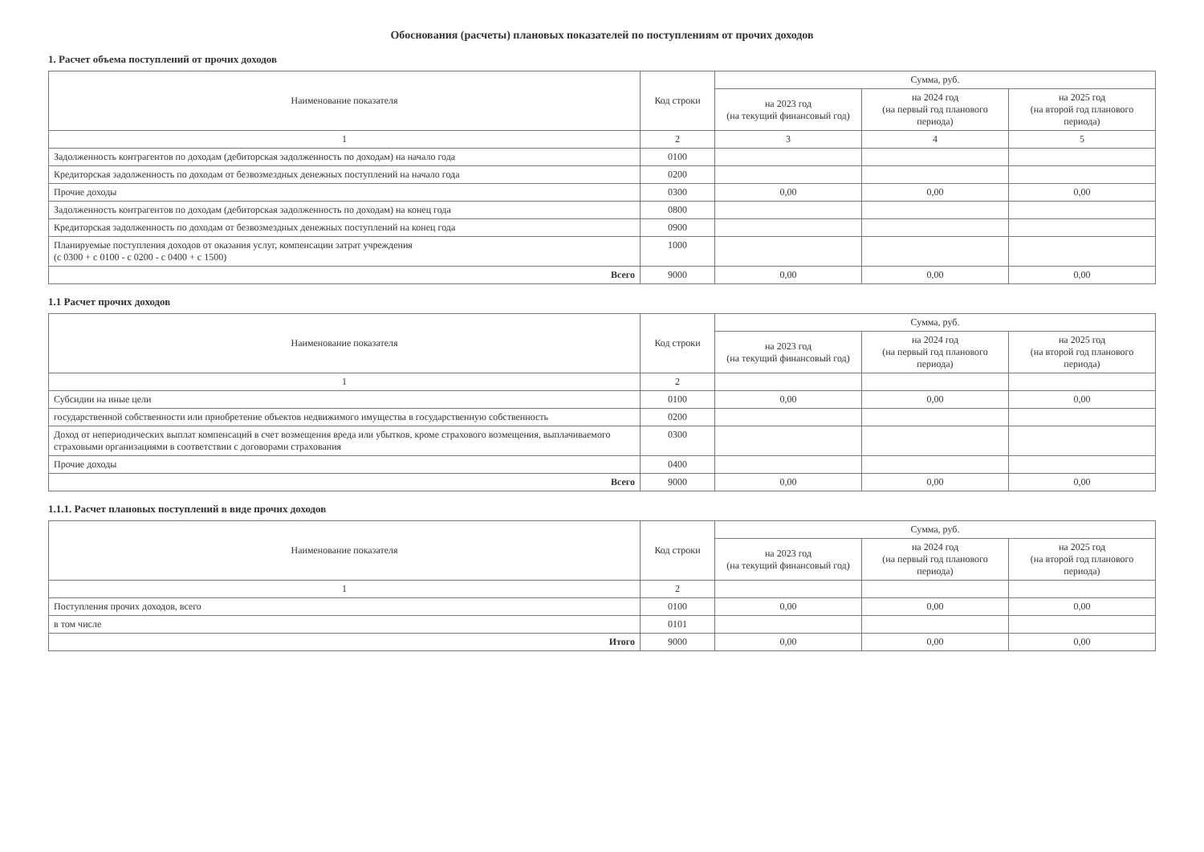Обоснования (расчеты) плановых показателей по поступлениям от прочих доходов
1. Расчет объема поступлений от прочих доходов
| Наименование показателя | Код строки | Сумма, руб. | | |
| --- | --- | --- | --- | --- |
| | | на 2023 год (на текущий финансовый год) | на 2024 год (на первый год планового периода) | на 2025 год (на второй год планового периода) |
| 1 | 2 | 3 | 4 | 5 |
| Задолженность контрагентов по доходам (дебиторская задолженность по доходам) на начало года | 0100 | | | |
| Кредиторская задолженность по доходам от безвозмездных денежных поступлений на начало года | 0200 | | | |
| Прочие доходы | 0300 | 0,00 | 0,00 | 0,00 |
| Задолженность контрагентов по доходам (дебиторская задолженность по доходам) на конец года | 0800 | | | |
| Кредиторская задолженность по доходам от безвозмездных денежных поступлений на конец года | 0900 | | | |
| Планируемые поступления доходов от оказания услуг, компенсации затрат учреждения (с 0300 + с 0100 - с 0200 - с 0400 + с 1500) | 1000 | | | |
| Всего | 9000 | 0,00 | 0,00 | 0,00 |
1.1 Расчет прочих доходов
| Наименование показателя | Код строки | Сумма, руб. | | |
| --- | --- | --- | --- | --- |
| | | на 2023 год (на текущий финансовый год) | на 2024 год (на первый год планового периода) | на 2025 год (на второй год планового периода) |
| 1 | 2 | | | |
| Субсидии на иные цели | 0100 | 0,00 | 0,00 | 0,00 |
| государственной собственности или приобретение объектов недвижимого имущества в государственную собственность | 0200 | | | |
| Доход от непериодических выплат компенсаций в счет возмещения вреда или убытков, кроме страхового возмещения, выплачиваемого страховыми организациями в соответствии с договорами страхования | 0300 | | | |
| Прочие доходы | 0400 | | | |
| Всего | 9000 | 0,00 | 0,00 | 0,00 |
1.1.1. Расчет плановых поступлений в виде прочих доходов
| Наименование показателя | Код строки | Сумма, руб. | | |
| --- | --- | --- | --- | --- |
| | | на 2023 год (на текущий финансовый год) | на 2024 год (на первый год планового периода) | на 2025 год (на второй год планового периода) |
| 1 | 2 | | | |
| Поступления прочих доходов, всего | 0100 | 0,00 | 0,00 | 0,00 |
| в том числе | 0101 | | | |
| Итого | 9000 | 0,00 | 0,00 | 0,00 |